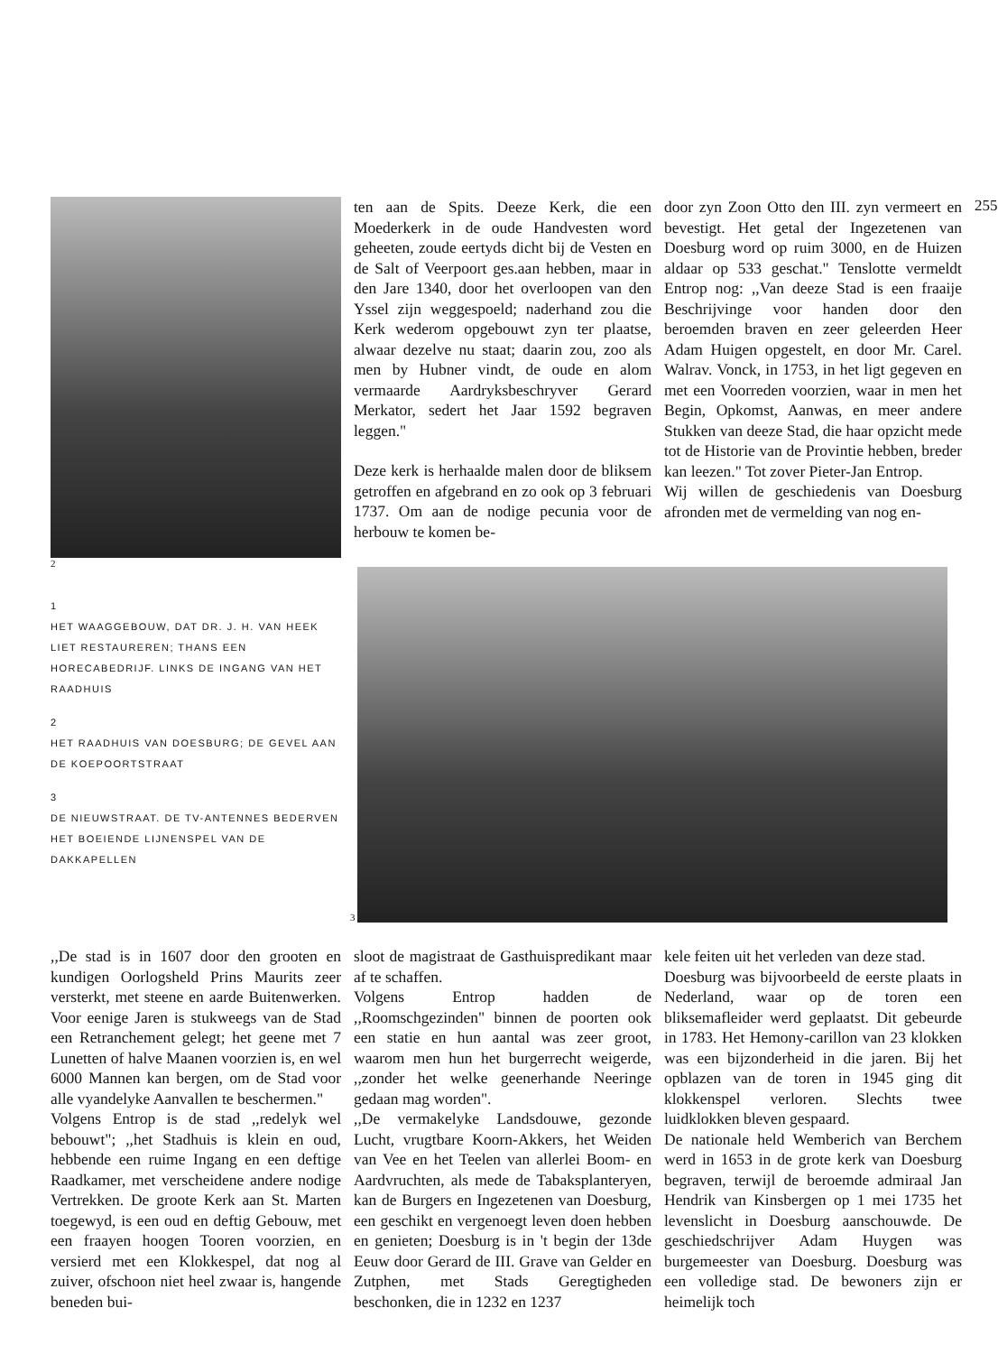2
1
HET WAAGGEBOUW, DAT DR. J. H. VAN HEEK LIET RESTAUREREN; THANS EEN HORECABEDRIJF. LINKS DE INGANG VAN HET RAADHUIS
2
HET RAADHUIS VAN DOESBURG; DE GEVEL AAN DE KOEPOORTSTRAAT
3
DE NIEUWSTRAAT. DE TV-ANTENNES BEDERVEN HET BOEIENDE LIJNENSPEL VAN DE DAKKAPELLEN
ten aan de Spits. Deeze Kerk, die een Moederkerk in de oude Handvesten word geheeten, zoude eertyds dicht bij de Vesten en de Salt of Veerpoort ges.aan hebben, maar in den Jare 1340, door het overloopen van den Yssel zijn weggespoeld; naderhand zou die Kerk wederom opgebouwt zyn ter plaatse, alwaar dezelve nu staat; daarin zou, zoo als men by Hubner vindt, de oude en alom vermaarde Aardryksbeschryver Gerard Merkator, sedert het Jaar 1592 begraven leggen."
Deze kerk is herhaalde malen door de bliksem getroffen en afgebrand en zo ook op 3 februari 1737. Om aan de nodige pecunia voor de herbouw te komen be-
door zyn Zoon Otto den III. zyn vermeert en bevestigt. Het getal der Ingezetenen van Doesburg word op ruim 3000, en de Huizen aldaar op 533 geschat." Tenslotte vermeldt Entrop nog: ,,Van deeze Stad is een fraaije Beschrijvinge voor handen door den beroemden braven en zeer geleerden Heer Adam Huigen opgestelt, en door Mr. Carel. Walrav. Vonck, in 1753, in het ligt gegeven en met een Voorreden voorzien, waar in men het Begin, Opkomst, Aanwas, en meer andere Stukken van deeze Stad, die haar opzicht mede tot de Historie van de Provintie hebben, breder kan leezen." Tot zover Pieter-Jan Entrop.
Wij willen de geschiedenis van Doesburg afronden met de vermelding van nog en-
255
3
,,De stad is in 1607 door den grooten en kundigen Oorlogsheld Prins Maurits zeer versterkt, met steene en aarde Buitenwerken. Voor eenige Jaren is stukweegs van de Stad een Retranchement gelegt; het geene met 7 Lunetten of halve Maanen voorzien is, en wel 6000 Mannen kan bergen, om de Stad voor alle vyandelyke Aanvallen te beschermen."
Volgens Entrop is de stad ,,redelyk wel bebouwt"; ,,het Stadhuis is klein en oud, hebbende een ruime Ingang en een deftige Raadkamer, met verscheidene andere nodige Vertrekken. De groote Kerk aan St. Marten toegewyd, is een oud en deftig Gebouw, met een fraayen hoogen Tooren voorzien, en versierd met een Klokkespel, dat nog al zuiver, ofschoon niet heel zwaar is, hangende beneden bui-
sloot de magistraat de Gasthuispredikant maar af te schaffen.
Volgens Entrop hadden de ,,Roomschgezinden" binnen de poorten ook een statie en hun aantal was zeer groot, waarom men hun het burgerrecht weigerde, ,,zonder het welke geenerhande Neeringe gedaan mag worden".
,,De vermakelyke Landsdouwe, gezonde Lucht, vrugtbare Koorn-Akkers, het Weiden van Vee en het Teelen van allerlei Boom- en Aardvruchten, als mede de Tabaksplanteryen, kan de Burgers en Ingezetenen van Doesburg, een geschikt en vergenoegt leven doen hebben en genieten; Doesburg is in 't begin der 13de Eeuw door Gerard de III. Grave van Gelder en Zutphen, met Stads Geregtigheden beschonken, die in 1232 en 1237
kele feiten uit het verleden van deze stad.
Doesburg was bijvoorbeeld de eerste plaats in Nederland, waar op de toren een bliksemafleider werd geplaatst. Dit gebeurde in 1783. Het Hemony-carillon van 23 klokken was een bijzonderheid in die jaren. Bij het opblazen van de toren in 1945 ging dit klokkenspel verloren. Slechts twee luidklokken bleven gespaard.
De nationale held Wemberich van Berchem werd in 1653 in de grote kerk van Doesburg begraven, terwijl de beroemde admiraal Jan Hendrik van Kinsbergen op 1 mei 1735 het levenslicht in Doesburg aanschouwde. De geschiedschrijver Adam Huygen was burgemeester van Doesburg. Doesburg was een volledige stad. De bewoners zijn er heimelijk toch